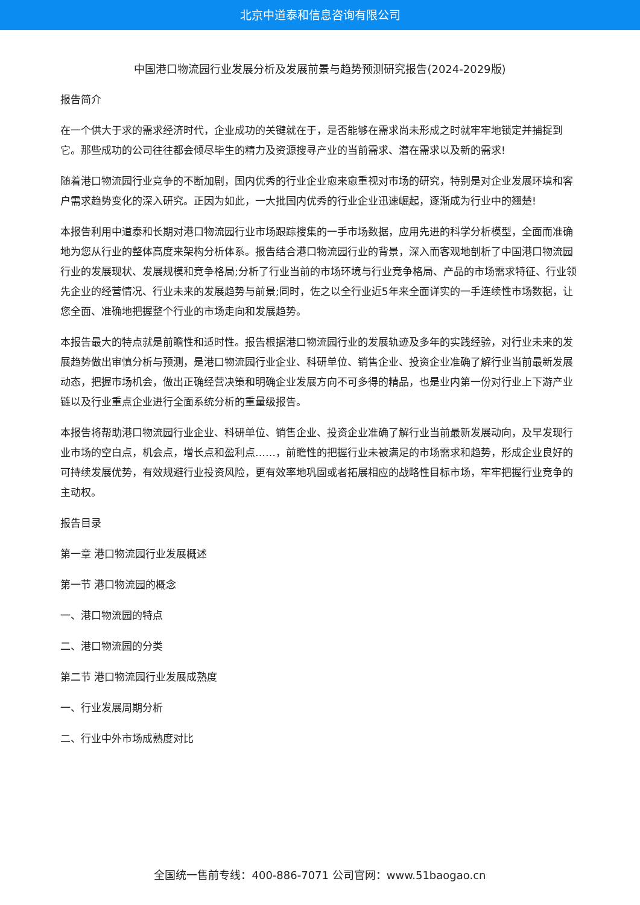北京中道泰和信息咨询有限公司
中国港口物流园行业发展分析及发展前景与趋势预测研究报告(2024-2029版)
报告简介
在一个供大于求的需求经济时代，企业成功的关键就在于，是否能够在需求尚未形成之时就牢牢地锁定并捕捉到它。那些成功的公司往往都会倾尽毕生的精力及资源搜寻产业的当前需求、潜在需求以及新的需求!
随着港口物流园行业竞争的不断加剧，国内优秀的行业企业愈来愈重视对市场的研究，特别是对企业发展环境和客户需求趋势变化的深入研究。正因为如此，一大批国内优秀的行业企业迅速崛起，逐渐成为行业中的翘楚!
本报告利用中道泰和长期对港口物流园行业市场跟踪搜集的一手市场数据，应用先进的科学分析模型，全面而准确地为您从行业的整体高度来架构分析体系。报告结合港口物流园行业的背景，深入而客观地剖析了中国港口物流园行业的发展现状、发展规模和竞争格局;分析了行业当前的市场环境与行业竞争格局、产品的市场需求特征、行业领先企业的经营情况、行业未来的发展趋势与前景;同时，佐之以全行业近5年来全面详实的一手连续性市场数据，让您全面、准确地把握整个行业的市场走向和发展趋势。
本报告最大的特点就是前瞻性和适时性。报告根据港口物流园行业的发展轨迹及多年的实践经验，对行业未来的发展趋势做出审慎分析与预测，是港口物流园行业企业、科研单位、销售企业、投资企业准确了解行业当前最新发展动态，把握市场机会，做出正确经营决策和明确企业发展方向不可多得的精品，也是业内第一份对行业上下游产业链以及行业重点企业进行全面系统分析的重量级报告。
本报告将帮助港口物流园行业企业、科研单位、销售企业、投资企业准确了解行业当前最新发展动向，及早发现行业市场的空白点，机会点，增长点和盈利点……，前瞻性的把握行业未被满足的市场需求和趋势，形成企业良好的可持续发展优势，有效规避行业投资风险，更有效率地巩固或者拓展相应的战略性目标市场，牢牢把握行业竞争的主动权。
报告目录
第一章 港口物流园行业发展概述
第一节 港口物流园的概念
一、港口物流园的特点
二、港口物流园的分类
第二节 港口物流园行业发展成熟度
一、行业发展周期分析
二、行业中外市场成熟度对比
全国统一售前专线：400-886-7071 公司官网：www.51baogao.cn